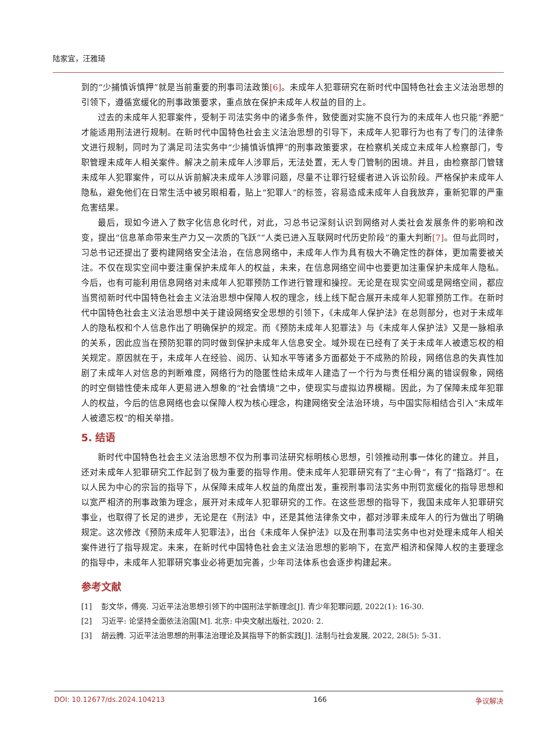陆家宜，汪雅琦
到的“少捕慎诉慎押”就是当前重要的刑事司法政策[6]。未成年人犯罪研究在新时代中国特色社会主义法治思想的引领下，遵循宽缓化的刑事政策要求，重点放在保护未成年人权益的目的上。
过去的未成年人犯罪案件，受制于司法实务中的诸多条件，致使面对实施不良行为的未成年人也只能“养肥”才能适用刑法进行规制。在新时代中国特色社会主义法治思想的引导下，未成年人犯罪行为也有了专门的法律条文进行规制，同时为了满足司法实务中“少捕慎诉慎押”的刑事政策要求，在检察机关成立未成年人检察部门，专职管理未成年人相关案件。解决之前未成年人涉罪后，无法处置，无人专门管制的困境。并且，由检察部门管辖未成年人犯罪案件，可以从诉前解决未成年人涉罪问题，尽量不让罪行轻缓者进入诉讼阶段。严格保护未成年人隐私，避免他们在日常生活中被另眼相看，贴上“犯罪人”的标签，容易造成未成年人自我放弃，重新犯罪的严重危害结果。
最后，现如今进入了数字化信息化时代，对此，习总书记深刻认识到网络对人类社会发展条件的影响和改变，提出“信息革命带来生产力又一次质的飞跃”“人类已进入互联网时代历史阶段”的重大判断[7]。但与此同时，习总书记还提出了要构建网络安全法治，在信息网络中，未成年人作为具有极大不确定性的群体，更加需要被关注。不仅在现实空间中要注重保护未成年人的权益，未来，在信息网络空间中也要更加注重保护未成年人隐私。今后，也有可能利用信息网络对未成年人犯罪预防工作进行管理和操控。无论是在现实空间或是网络空间，都应当贯彻新时代中国特色社会主义法治思想中保障人权的理念，线上线下配合展开未成年人犯罪预防工作。在新时代中国特色社会主义法治思想中关于建设网络安全思想的引领下，《未成年人保护法》在总则部分，也对于未成年人的隐私权和个人信息作出了明确保护的规定。而《预防未成年人犯罪法》与《未成年人保护法》又是一脉相承的关系，因此应当在预防犯罪的同时做到保护未成年人信息安全。域外现在已经有了关于未成年人被遗忘权的相关规定。原因就在于，未成年人在经验、阅历、认知水平等诸多方面都处于不成熟的阶段，网络信息的失真性加剧了未成年人对信息的判断难度，网络行为的隐匿性给未成年人建造了一个行为与责任相分离的错误假象，网络的时空倒错性使未成年人更易进入想象的“社会情境”之中，使现实与虚拟边界模糊。因此，为了保障未成年犯罪人的权益，今后的信息网络也会以保障人权为核心理念，构建网络安全法治环境，与中国实际相结合引入“未成年人被遗忘权”的相关举措。
5. 结语
新时代中国特色社会主义法治思想不仅为刑事司法研究标明核心思想，引领推动刑事一体化的建立。并且，还对未成年人犯罪研究工作起到了极为重要的指导作用。使未成年人犯罪研究有了“主心骨”，有了“指路灯”。在以人民为中心的宗旨的指导下，从保障未成年人权益的角度出发，重视刑事司法实务中刑罚宽缓化的指导思想和以宽严相济的刑事政策为理念，展开对未成年人犯罪研究的工作。在这些思想的指导下，我国未成年人犯罪研究事业，也取得了长足的进步，无论是在《刑法》中，还是其他法律条文中，都对涉罪未成年人的行为做出了明确规定。这次修改《预防未成年人犯罪法》，出台《未成年人保护法》以及在刑事司法实务中也对处理未成年人相关案件进行了指导规定。未来，在新时代中国特色社会主义法治思想的影响下，在宽严相济和保障人权的主要理念的指导中，未成年人犯罪研究事业必将更加完善，少年司法体系也会逐步构建起来。
参考文献
[1] 彭文华，傅亮. 习近平法治思想引领下的中国刑法学新理念[J]. 青少年犯罪问题, 2022(1): 16-30.
[2] 习近平: 论坚持全面依法治国[M]. 北京: 中央文献出版社, 2020: 2.
[3] 胡云腾. 习近平法治思想的刑事法治理论及其指导下的新实践[J]. 法制与社会发展, 2022, 28(5): 5-31.
DOI: 10.12677/ds.2024.104213 166 争议解决